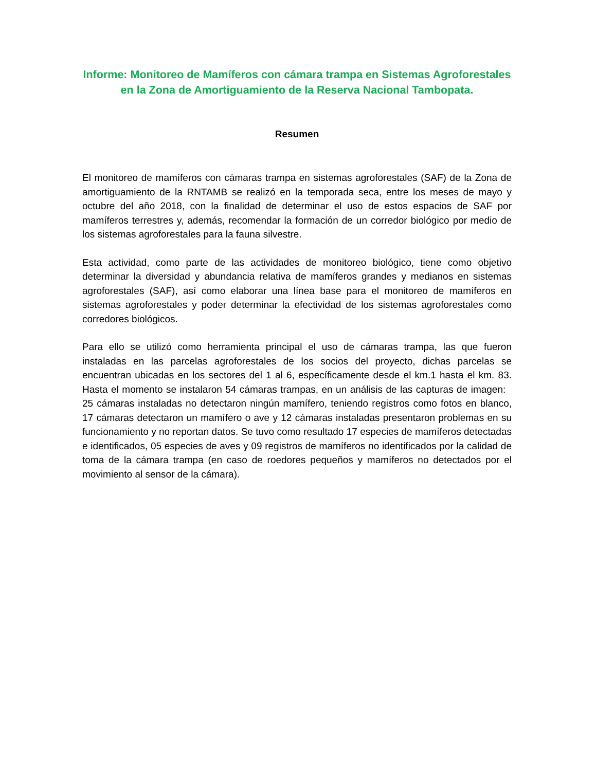Informe: Monitoreo de Mamíferos con cámara trampa en Sistemas Agroforestales en la Zona de Amortiguamiento de la Reserva Nacional Tambopata.
Resumen
El monitoreo de mamíferos con cámaras trampa en sistemas agroforestales (SAF) de la Zona de amortiguamiento de la RNTAMB se realizó en la temporada seca, entre los meses de mayo y octubre del año 2018, con la finalidad de determinar el uso de estos espacios de SAF por mamíferos terrestres y, además, recomendar la formación de un corredor biológico por medio de los sistemas agroforestales para la fauna silvestre.
Esta actividad, como parte de las actividades de monitoreo biológico, tiene como objetivo determinar la diversidad y abundancia relativa de mamíferos grandes y medianos en sistemas agroforestales (SAF), así como elaborar una línea base para el monitoreo de mamíferos en sistemas agroforestales y poder determinar la efectividad de los sistemas agroforestales como corredores biológicos.
Para ello se utilizó como herramienta principal el uso de cámaras trampa, las que fueron instaladas en las parcelas agroforestales de los socios del proyecto, dichas parcelas se encuentran ubicadas en los sectores del 1 al 6, específicamente desde el km.1 hasta el km. 83. Hasta el momento se instalaron 54 cámaras trampas, en un análisis de las capturas de imagen: 25 cámaras instaladas no detectaron ningún mamífero, teniendo registros como fotos en blanco, 17 cámaras detectaron un mamífero o ave y 12 cámaras instaladas presentaron problemas en su funcionamiento y no reportan datos. Se tuvo como resultado 17 especies de mamíferos detectadas e identificados, 05 especies de aves y 09 registros de mamíferos no identificados por la calidad de toma de la cámara trampa (en caso de roedores pequeños y mamíferos no detectados por el movimiento al sensor de la cámara).